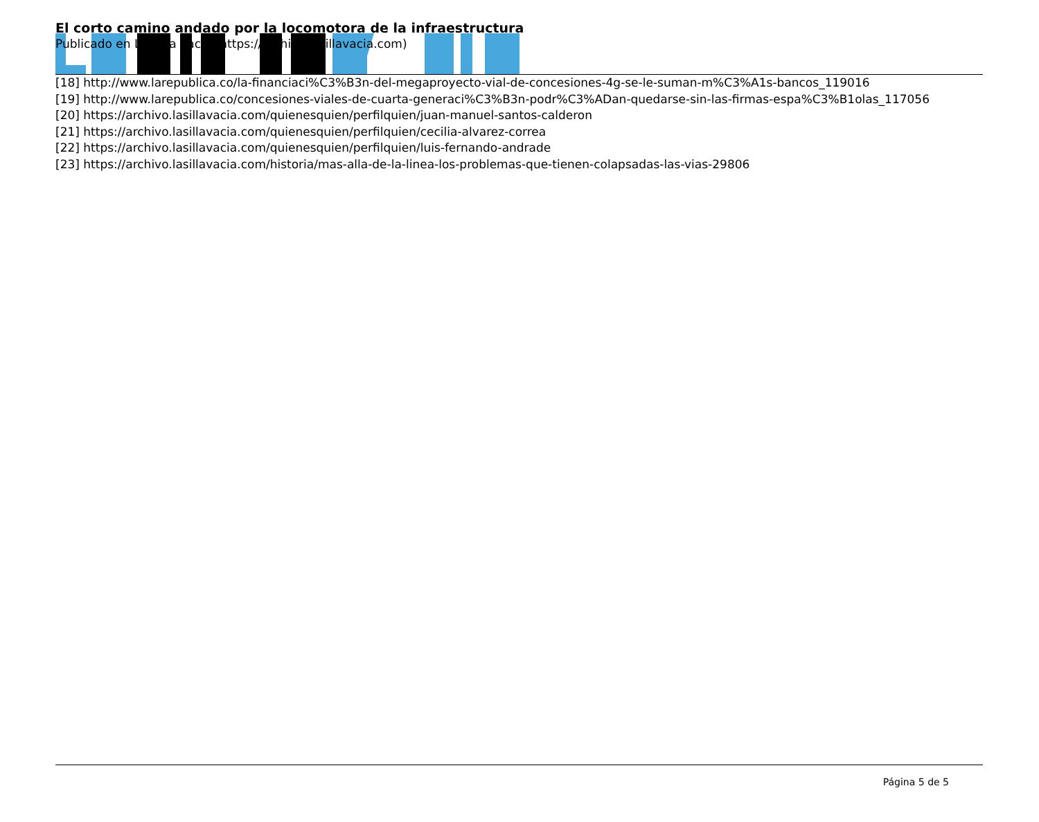El corto camino andado por la locomotora de la infraestructura
Publicado en La Silla Vacía (https://archivo.lasillavacia.com)
[18] http://www.larepublica.co/la-financiaci%C3%B3n-del-megaproyecto-vial-de-concesiones-4g-se-le-suman-m%C3%A1s-bancos_119016
[19] http://www.larepublica.co/concesiones-viales-de-cuarta-generaci%C3%B3n-podr%C3%ADan-quedarse-sin-las-firmas-espa%C3%B1olas_117056
[20] https://archivo.lasillavacia.com/quienesquien/perfilquien/juan-manuel-santos-calderon
[21] https://archivo.lasillavacia.com/quienesquien/perfilquien/cecilia-alvarez-correa
[22] https://archivo.lasillavacia.com/quienesquien/perfilquien/luis-fernando-andrade
[23] https://archivo.lasillavacia.com/historia/mas-alla-de-la-linea-los-problemas-que-tienen-colapsadas-las-vias-29806
Página 5 de 5